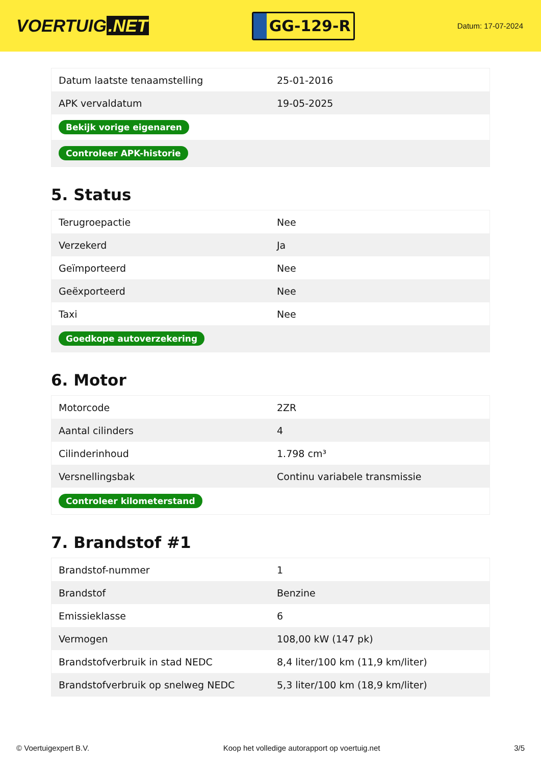VOERTUIG.NET
GG-129-R
Datum: 17-07-2024
| Datum laatste tenaamstelling | 25-01-2016 |
| APK vervaldatum | 19-05-2025 |
| Bekijk vorige eigenaren | |
| Controleer APK-historie | |
5. Status
| Terugroepactie | Nee |
| Verzekerd | Ja |
| Geïmporteerd | Nee |
| Geëxporteerd | Nee |
| Taxi | Nee |
| Goedkope autoverzekering | |
6. Motor
| Motorcode | 2ZR |
| Aantal cilinders | 4 |
| Cilinderinhoud | 1.798 cm³ |
| Versnellingsbak | Continu variabele transmissie |
| Controleer kilometerstand | |
7. Brandstof #1
| Brandstof-nummer | 1 |
| Brandstof | Benzine |
| Emissieklasse | 6 |
| Vermogen | 108,00 kW (147 pk) |
| Brandstofverbruik in stad NEDC | 8,4 liter/100 km (11,9 km/liter) |
| Brandstofverbruik op snelweg NEDC | 5,3 liter/100 km (18,9 km/liter) |
© Voertuigexpert B.V. Koop het volledige autorapport op voertuig.net 3/5